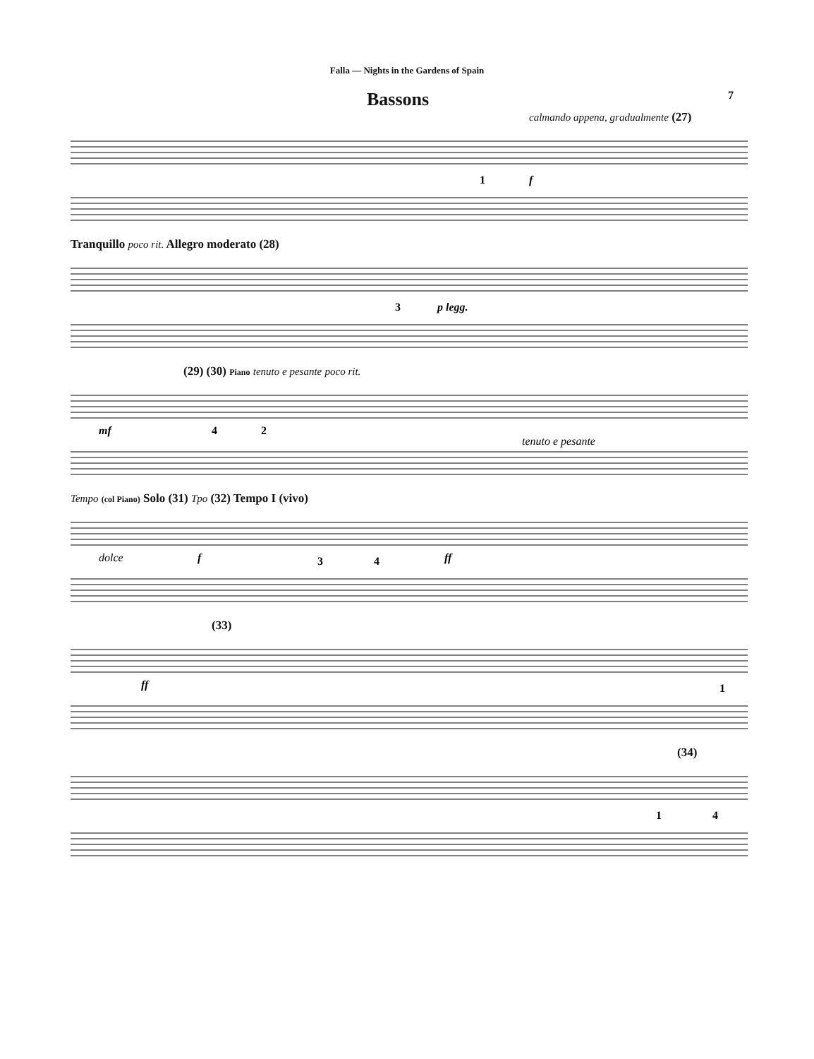Falla — Nights in the Gardens of Spain
Bassons
7
calmando appena, gradualmente (27)
1
f
Tranquillo poco rit. Allegro moderato (28)
3
p legg.
(29) (30) Piano tenuto e pesante poco rit.
mf
4
2
tenuto e pesante
Tempo (col Piano) Solo (31) Tpo (32) Tempo I (vivo)
dolce
f
3
4
ff
(33)
ff
1
(34)
1
4